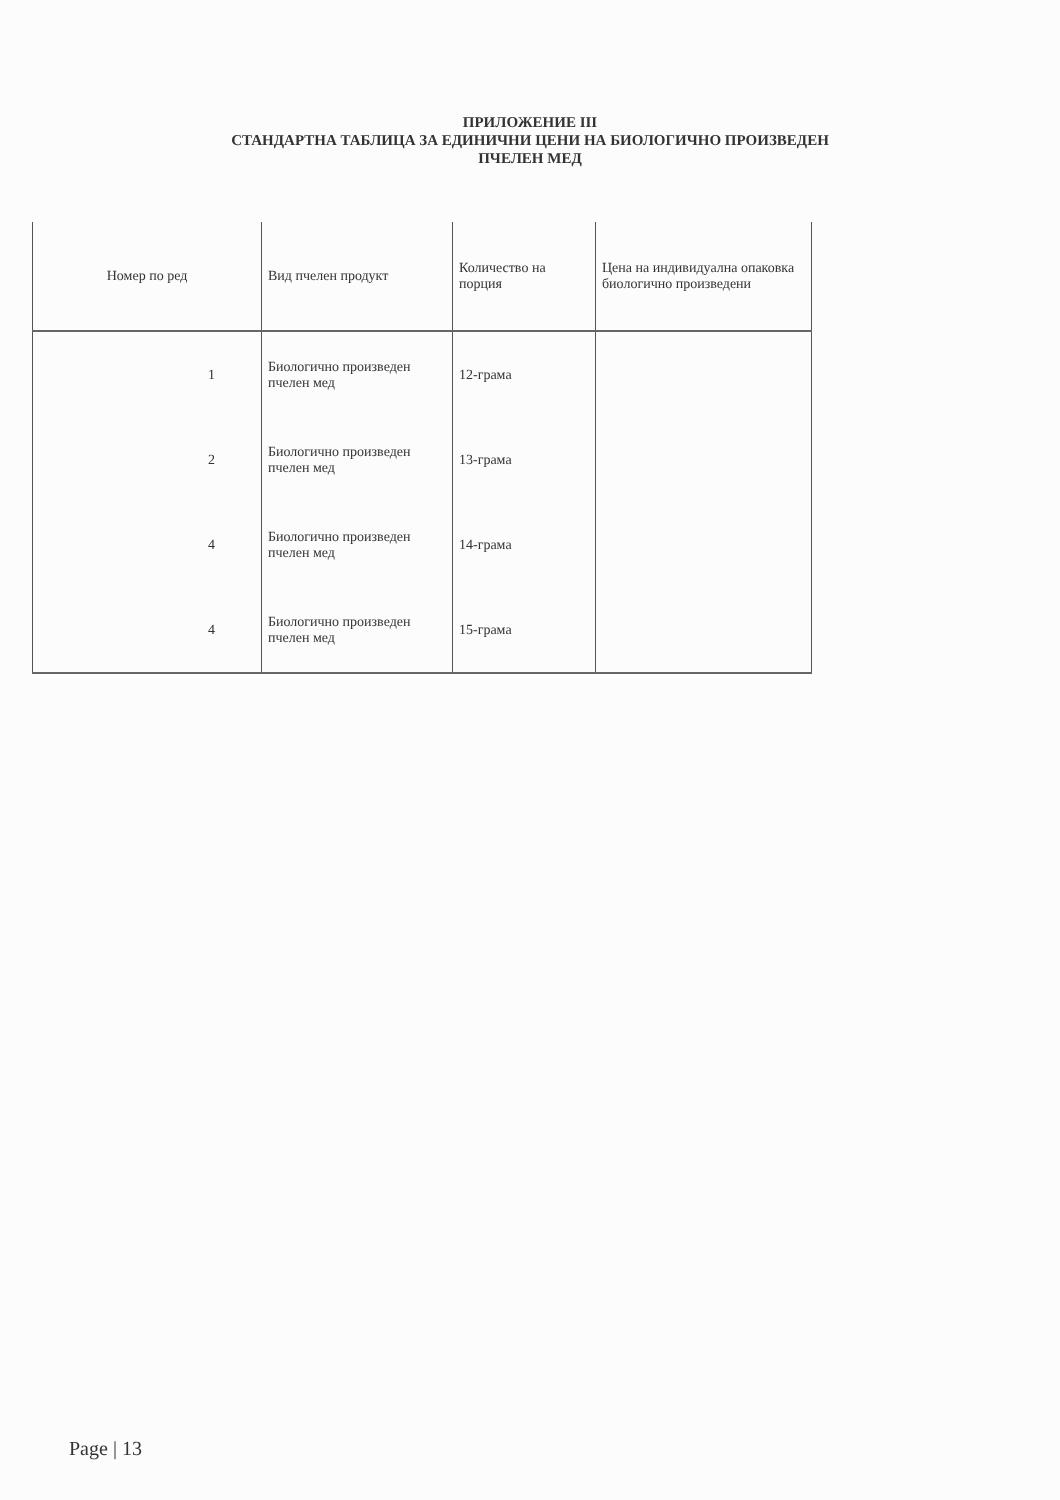ПРИЛОЖЕНИЕ III
СТАНДАРТНА ТАБЛИЦА ЗА ЕДИНИЧНИ ЦЕНИ НА БИОЛОГИЧНО ПРОИЗВЕДЕН
ПЧЕЛЕН МЕД
| Номер по ред | Вид пчелен продукт | Количество на порция | Цена на индивидуална опаковка биологично произведени |
| --- | --- | --- | --- |
| 1 | Биологично произведен пчелен мед | 12-грама | |
| 2 | Биологично произведен пчелен мед | 13-грама | |
| 4 | Биологично произведен пчелен мед | 14-грама | |
| 4 | Биологично произведен пчелен мед | 15-грама | |
Page | 13